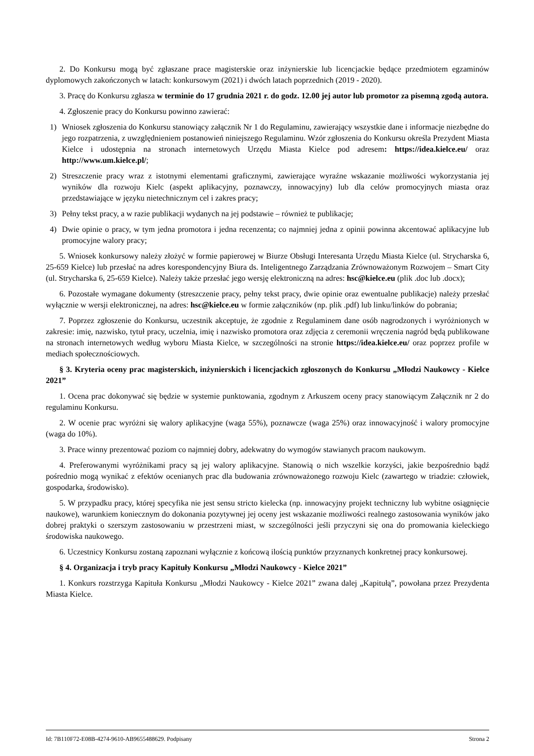2. Do Konkursu mogą być zgłaszane prace magisterskie oraz inżynierskie lub licencjackie będące przedmiotem egzaminów dyplomowych zakończonych w latach: konkursowym (2021) i dwóch latach poprzednich (2019 - 2020).
3. Pracę do Konkursu zgłasza w terminie do 17 grudnia 2021 r. do godz. 12.00 jej autor lub promotor za pisemną zgodą autora.
4. Zgłoszenie pracy do Konkursu powinno zawierać:
1) Wniosek zgłoszenia do Konkursu stanowiący załącznik Nr 1 do Regulaminu, zawierający wszystkie dane i informacje niezbędne do jego rozpatrzenia, z uwzględnieniem postanowień niniejszego Regulaminu. Wzór zgłoszenia do Konkursu określa Prezydent Miasta Kielce i udostępnia na stronach internetowych Urzędu Miasta Kielce pod adresem: https://idea.kielce.eu/ oraz http://www.um.kielce.pl/;
2) Streszczenie pracy wraz z istotnymi elementami graficznymi, zawierające wyraźne wskazanie możliwości wykorzystania jej wyników dla rozwoju Kielc (aspekt aplikacyjny, poznawczy, innowacyjny) lub dla celów promocyjnych miasta oraz przedstawiające w języku nietechnicznym cel i zakres pracy;
3) Pełny tekst pracy, a w razie publikacji wydanych na jej podstawie – również te publikacje;
4) Dwie opinie o pracy, w tym jedna promotora i jedna recenzenta; co najmniej jedna z opinii powinna akcentować aplikacyjne lub promocyjne walory pracy;
5. Wniosek konkursowy należy złożyć w formie papierowej w Biurze Obsługi Interesanta Urzędu Miasta Kielce (ul. Strycharska 6, 25-659 Kielce) lub przesłać na adres korespondencyjny Biura ds. Inteligentnego Zarządzania Zrównoważonym Rozwojem – Smart City (ul. Strycharska 6, 25-659 Kielce). Należy także przesłać jego wersję elektroniczną na adres: hsc@kielce.eu (plik .doc lub .docx);
6. Pozostałe wymagane dokumenty (streszczenie pracy, pełny tekst pracy, dwie opinie oraz ewentualne publikacje) należy przesłać wyłącznie w wersji elektronicznej, na adres: hsc@kielce.eu w formie załączników (np. plik .pdf) lub linku/linków do pobrania;
7. Poprzez zgłoszenie do Konkursu, uczestnik akceptuje, że zgodnie z Regulaminem dane osób nagrodzonych i wyróżnionych w zakresie: imię, nazwisko, tytuł pracy, uczelnia, imię i nazwisko promotora oraz zdjęcia z ceremonii wręczenia nagród będą publikowane na stronach internetowych według wyboru Miasta Kielce, w szczególności na stronie https://idea.kielce.eu/ oraz poprzez profile w mediach społecznościowych.
§ 3. Kryteria oceny prac magisterskich, inżynierskich i licencjackich zgłoszonych do Konkursu „Młodzi Naukowcy - Kielce 2021”
1. Ocena prac dokonywać się będzie w systemie punktowania, zgodnym z Arkuszem oceny pracy stanowiącym Załącznik nr 2 do regulaminu Konkursu.
2. W ocenie prac wyróżni się walory aplikacyjne (waga 55%), poznawcze (waga 25%) oraz innowacyjność i walory promocyjne (waga do 10%).
3. Prace winny prezentować poziom co najmniej dobry, adekwatny do wymogów stawianych pracom naukowym.
4. Preferowanymi wyróżnikami pracy są jej walory aplikacyjne. Stanowią o nich wszelkie korzyści, jakie bezpośrednio bądź pośrednio mogą wynikać z efektów ocenianych prac dla budowania zrównoważonego rozwoju Kielc (zawartego w triadzie: człowiek, gospodarka, środowisko).
5. W przypadku pracy, której specyfika nie jest sensu stricto kielecka (np. innowacyjny projekt techniczny lub wybitne osiągnięcie naukowe), warunkiem koniecznym do dokonania pozytywnej jej oceny jest wskazanie możliwości realnego zastosowania wyników jako dobrej praktyki o szerszym zastosowaniu w przestrzeni miast, w szczególności jeśli przyczyni się ona do promowania kieleckiego środowiska naukowego.
6. Uczestnicy Konkursu zostaną zapoznani wyłącznie z końcową ilością punktów przyznanych konkretnej pracy konkursowej.
§ 4. Organizacja i tryb pracy Kapituły Konkursu „Młodzi Naukowcy - Kielce 2021”
1. Konkurs rozstrzyga Kapituła Konkursu „Młodzi Naukowcy - Kielce 2021” zwana dalej „Kapitułą”, powołana przez Prezydenta Miasta Kielce.
Id: 7B110F72-E08B-4274-9610-AB9655488629. Podpisany Strona 2